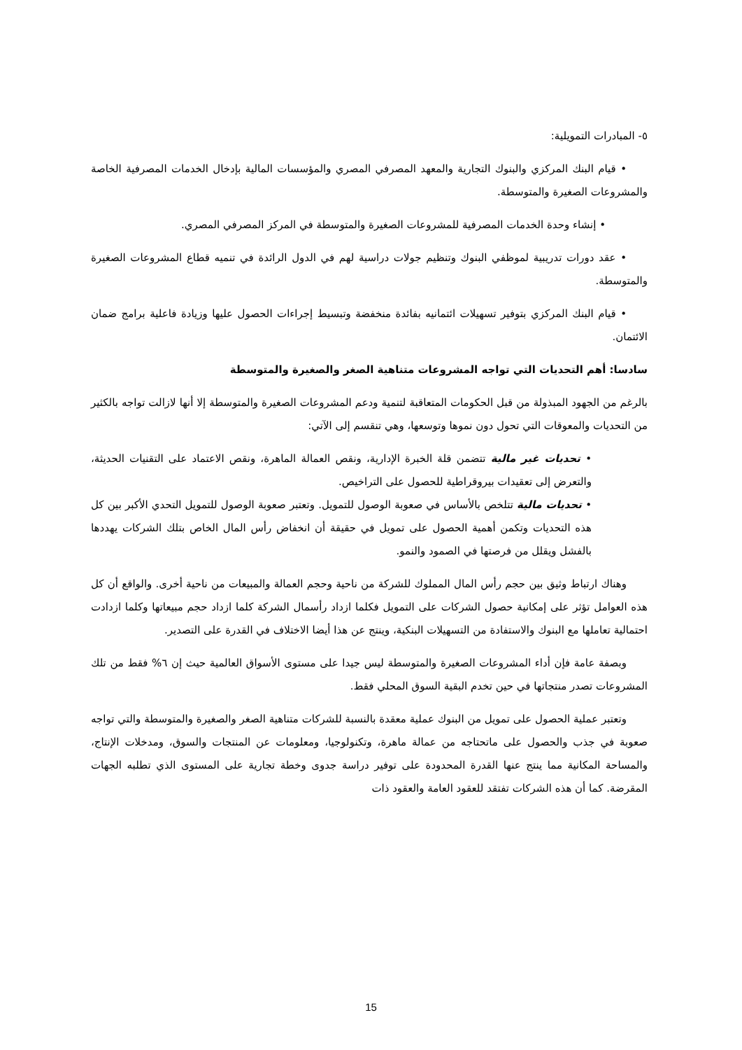٥- المبادرات التمويلية:
• قيام البنك المركزي والبنوك التجارية والمعهد المصرفي المصري والمؤسسات المالية بإدخال الخدمات المصرفية الخاصة والمشروعات الصغيرة والمتوسطة.
• إنشاء وحدة الخدمات المصرفية للمشروعات الصغيرة والمتوسطة في المركز المصرفي المصري.
• عقد دورات تدريبية لموظفي البنوك وتنظيم جولات دراسية لهم في الدول الرائدة في تنميه قطاع المشروعات الصغيرة والمتوسطة.
• قيام البنك المركزي بتوفير تسهيلات ائتمانيه بفائدة منخفضة وتبسيط إجراءات الحصول عليها وزيادة فاعلية برامج ضمان الائتمان.
سادسا: أهم التحديات التي تواجه المشروعات متناهية الصغر والصغيرة والمتوسطة
بالرغم من الجهود المبذولة من قبل الحكومات المتعاقبة لتنمية ودعم المشروعات الصغيرة والمتوسطة إلا أنها لازالت تواجه بالكثير من التحديات والمعوقات التي تحول دون نموها وتوسعها، وهي تنقسم إلى الآتي:
• تحديات غير مالية تتضمن قلة الخبرة الإدارية، ونقص العمالة الماهرة، ونقص الاعتماد على التقنيات الحديثة، والتعرض إلى تعقيدات بيروقراطية للحصول على التراخيص.
• تحديات مالية تتلخص بالأساس في صعوبة الوصول للتمويل. وتعتبر صعوبة الوصول للتمويل التحدي الأكبر بين كل هذه التحديات وتكمن أهمية الحصول على تمويل في حقيقة أن انخفاض رأس المال الخاص بتلك الشركات يهددها بالفشل ويقلل من فرصتها في الصمود والنمو.
وهناك ارتباط وثيق بين حجم رأس المال المملوك للشركة من ناحية وحجم العمالة والمبيعات من ناحية أخرى. والواقع أن كل هذه العوامل تؤثر على إمكانية حصول الشركات على التمويل فكلما ازداد رأسمال الشركة كلما ازداد حجم مبيعاتها وكلما ازدادت احتمالية تعاملها مع البنوك والاستفادة من التسهيلات البنكية، وينتج عن هذا أيضا الاختلاف في القدرة على التصدير.
وبصفة عامة فإن أداء المشروعات الصغيرة والمتوسطة ليس جيدا على مستوى الأسواق العالمية حيث إن ٦% فقط من تلك المشروعات تصدر منتجاتها في حين تخدم البقية السوق المحلي فقط.
وتعتبر عملية الحصول على تمويل من البنوك عملية معقدة بالنسبة للشركات متناهية الصغر والصغيرة والمتوسطة والتي تواجه صعوبة في جذب والحصول على ماتحتاجه من عمالة ماهرة، وتكنولوجيا، ومعلومات عن المنتجات والسوق، ومدخلات الإنتاج، والمساحة المكانية مما ينتج عنها القدرة المحدودة على توفير دراسة جدوى وخطة تجارية على المستوى الذي تطلبه الجهات المقرضة. كما أن هذه الشركات تفتقد للعقود العامة والعقود ذات
15